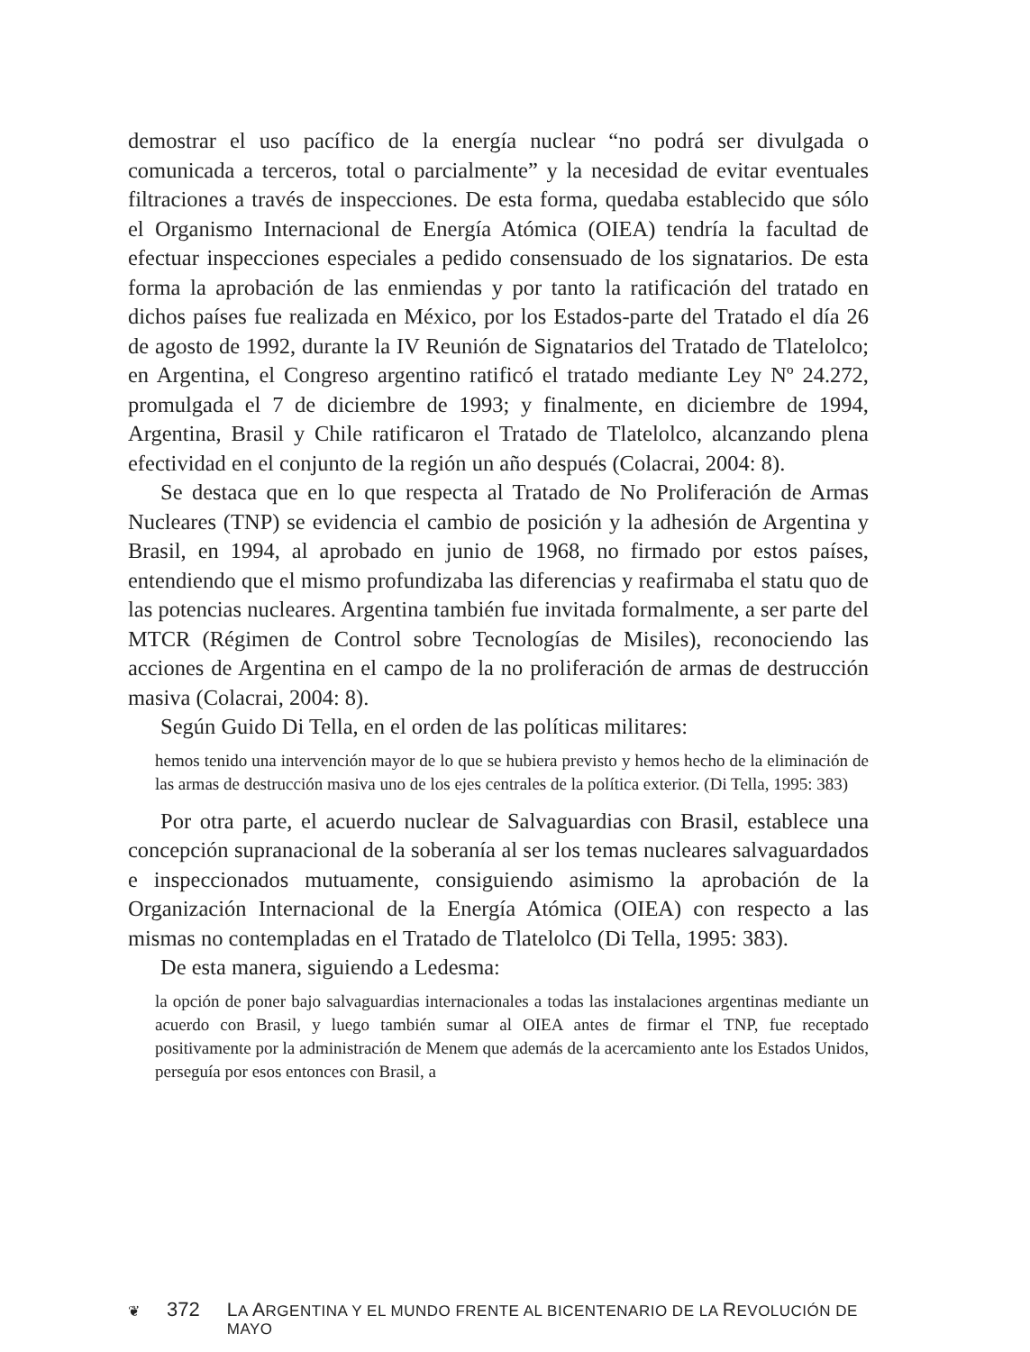demostrar el uso pacífico de la energía nuclear “no podrá ser divulgada o comunicada a terceros, total o parcialmente” y la necesidad de evitar eventuales filtraciones a través de inspecciones. De esta forma, quedaba establecido que sólo el Organismo Internacional de Energía Atómica (OIEA) tendría la facultad de efectuar inspecciones especiales a pedido consensuado de los signatarios. De esta forma la aprobación de las enmiendas y por tanto la ratificación del tratado en dichos países fue realizada en México, por los Estados-parte del Tratado el día 26 de agosto de 1992, durante la IV Reunión de Signatarios del Tratado de Tlatelolco; en Argentina, el Congreso argentino ratificó el tratado mediante Ley Nº 24.272, promulgada el 7 de diciembre de 1993; y finalmente, en diciembre de 1994, Argentina, Brasil y Chile ratificaron el Tratado de Tlatelolco, alcanzando plena efectividad en el conjunto de la región un año después (Colacrai, 2004: 8).
Se destaca que en lo que respecta al Tratado de No Proliferación de Armas Nucleares (TNP) se evidencia el cambio de posición y la adhesión de Argentina y Brasil, en 1994, al aprobado en junio de 1968, no firmado por estos países, entendiendo que el mismo profundizaba las diferencias y reafirmaba el statu quo de las potencias nucleares. Argentina también fue invitada formalmente, a ser parte del MTCR (Régimen de Control sobre Tecnologías de Misiles), reconociendo las acciones de Argentina en el campo de la no proliferación de armas de destrucción masiva (Colacrai, 2004: 8).
Según Guido Di Tella, en el orden de las políticas militares:
hemos tenido una intervención mayor de lo que se hubiera previsto y hemos hecho de la eliminación de las armas de destrucción masiva uno de los ejes centrales de la política exterior. (Di Tella, 1995: 383)
Por otra parte, el acuerdo nuclear de Salvaguardias con Brasil, establece una concepción supranacional de la soberanía al ser los temas nucleares salvaguardados e inspeccionados mutuamente, consiguiendo asimismo la aprobación de la Organización Internacional de la Energía Atómica (OIEA) con respecto a las mismas no contempladas en el Tratado de Tlatelolco (Di Tella, 1995: 383).
De esta manera, siguiendo a Ledesma:
la opción de poner bajo salvaguardias internacionales a todas las instalaciones argentinas mediante un acuerdo con Brasil, y luego también sumar al OIEA antes de firmar el TNP, fue receptado positivamente por la administración de Menem que además de la acercamiento ante los Estados Unidos, perseguía por esos entonces con Brasil, a
❦ 372 LA ARGENTINA Y EL MUNDO FRENTE AL BICENTENARIO DE LA REVOLUCIÓN DE MAYO